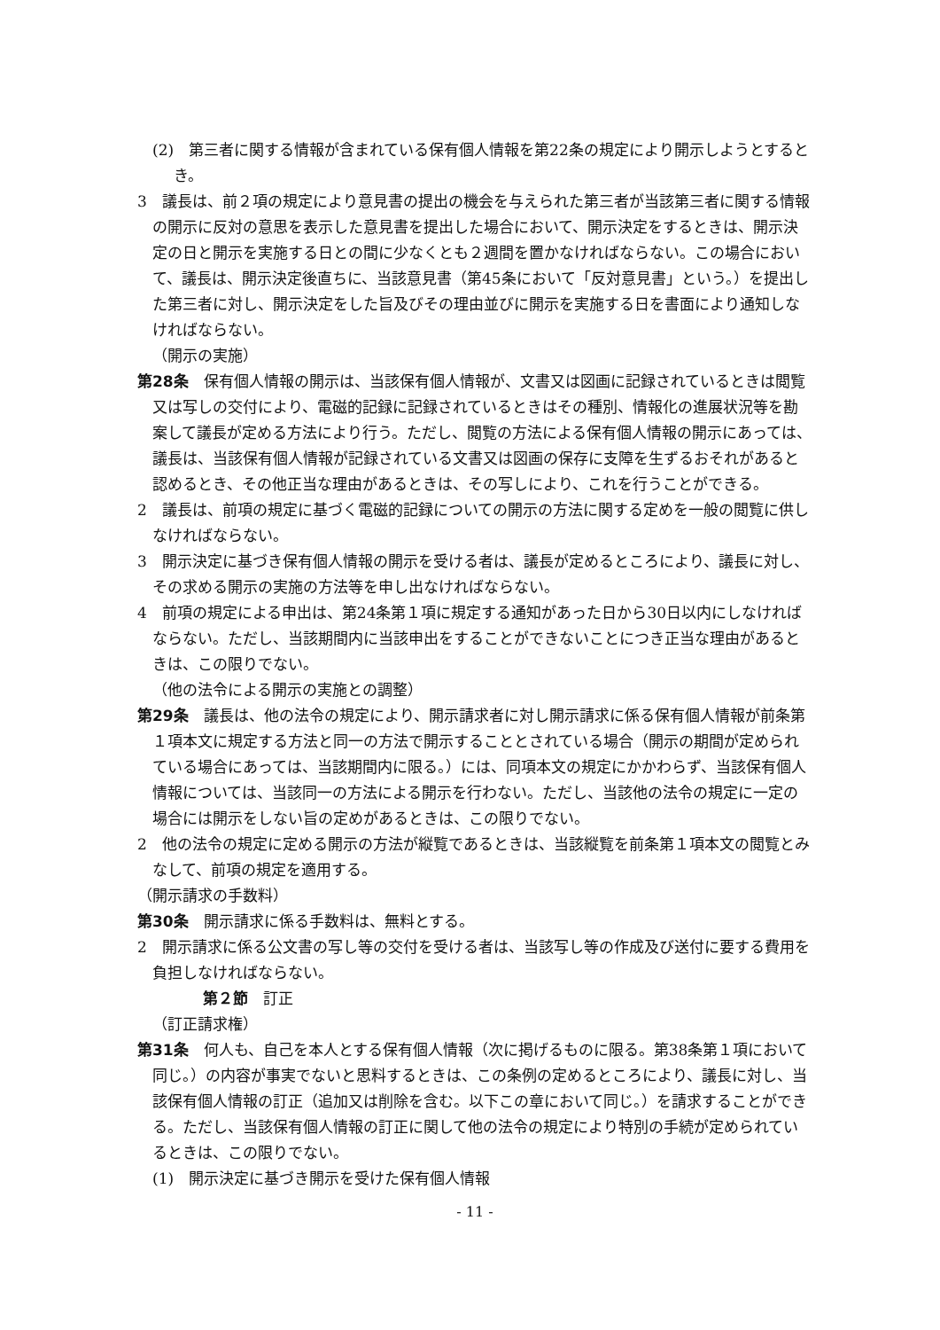(2)　第三者に関する情報が含まれている保有個人情報を第22条の規定により開示しようとするとき。
3　議長は、前２項の規定により意見書の提出の機会を与えられた第三者が当該第三者に関する情報の開示に反対の意思を表示した意見書を提出した場合において、開示決定をするときは、開示決定の日と開示を実施する日との間に少なくとも２週間を置かなければならない。この場合において、議長は、開示決定後直ちに、当該意見書（第45条において「反対意見書」という。）を提出した第三者に対し、開示決定をした旨及びその理由並びに開示を実施する日を書面により通知しなければならない。
（開示の実施）
第28条　保有個人情報の開示は、当該保有個人情報が、文書又は図画に記録されているときは閲覧又は写しの交付により、電磁的記録に記録されているときはその種別、情報化の進展状況等を勘案して議長が定める方法により行う。ただし、閲覧の方法による保有個人情報の開示にあっては、議長は、当該保有個人情報が記録されている文書又は図画の保存に支障を生ずるおそれがあると認めるとき、その他正当な理由があるときは、その写しにより、これを行うことができる。
2　議長は、前項の規定に基づく電磁的記録についての開示の方法に関する定めを一般の閲覧に供しなければならない。
3　開示決定に基づき保有個人情報の開示を受ける者は、議長が定めるところにより、議長に対し、その求める開示の実施の方法等を申し出なければならない。
4　前項の規定による申出は、第24条第１項に規定する通知があった日から30日以内にしなければならない。ただし、当該期間内に当該申出をすることができないことにつき正当な理由があるときは、この限りでない。
（他の法令による開示の実施との調整）
第29条　議長は、他の法令の規定により、開示請求者に対し開示請求に係る保有個人情報が前条第１項本文に規定する方法と同一の方法で開示することとされている場合（開示の期間が定められている場合にあっては、当該期間内に限る。）には、同項本文の規定にかかわらず、当該保有個人情報については、当該同一の方法による開示を行わない。ただし、当該他の法令の規定に一定の場合には開示をしない旨の定めがあるときは、この限りでない。
2　他の法令の規定に定める開示の方法が縦覧であるときは、当該縦覧を前条第１項本文の閲覧とみなして、前項の規定を適用する。
（開示請求の手数料）
第30条　開示請求に係る手数料は、無料とする。
2　開示請求に係る公文書の写し等の交付を受ける者は、当該写し等の作成及び送付に要する費用を負担しなければならない。
第２節　訂正
（訂正請求権）
第31条　何人も、自己を本人とする保有個人情報（次に掲げるものに限る。第38条第１項において同じ。）の内容が事実でないと思料するときは、この条例の定めるところにより、議長に対し、当該保有個人情報の訂正（追加又は削除を含む。以下この章において同じ。）を請求することができる。ただし、当該保有個人情報の訂正に関して他の法令の規定により特別の手続が定められているときは、この限りでない。
(1)　開示決定に基づき開示を受けた保有個人情報
- 11 -